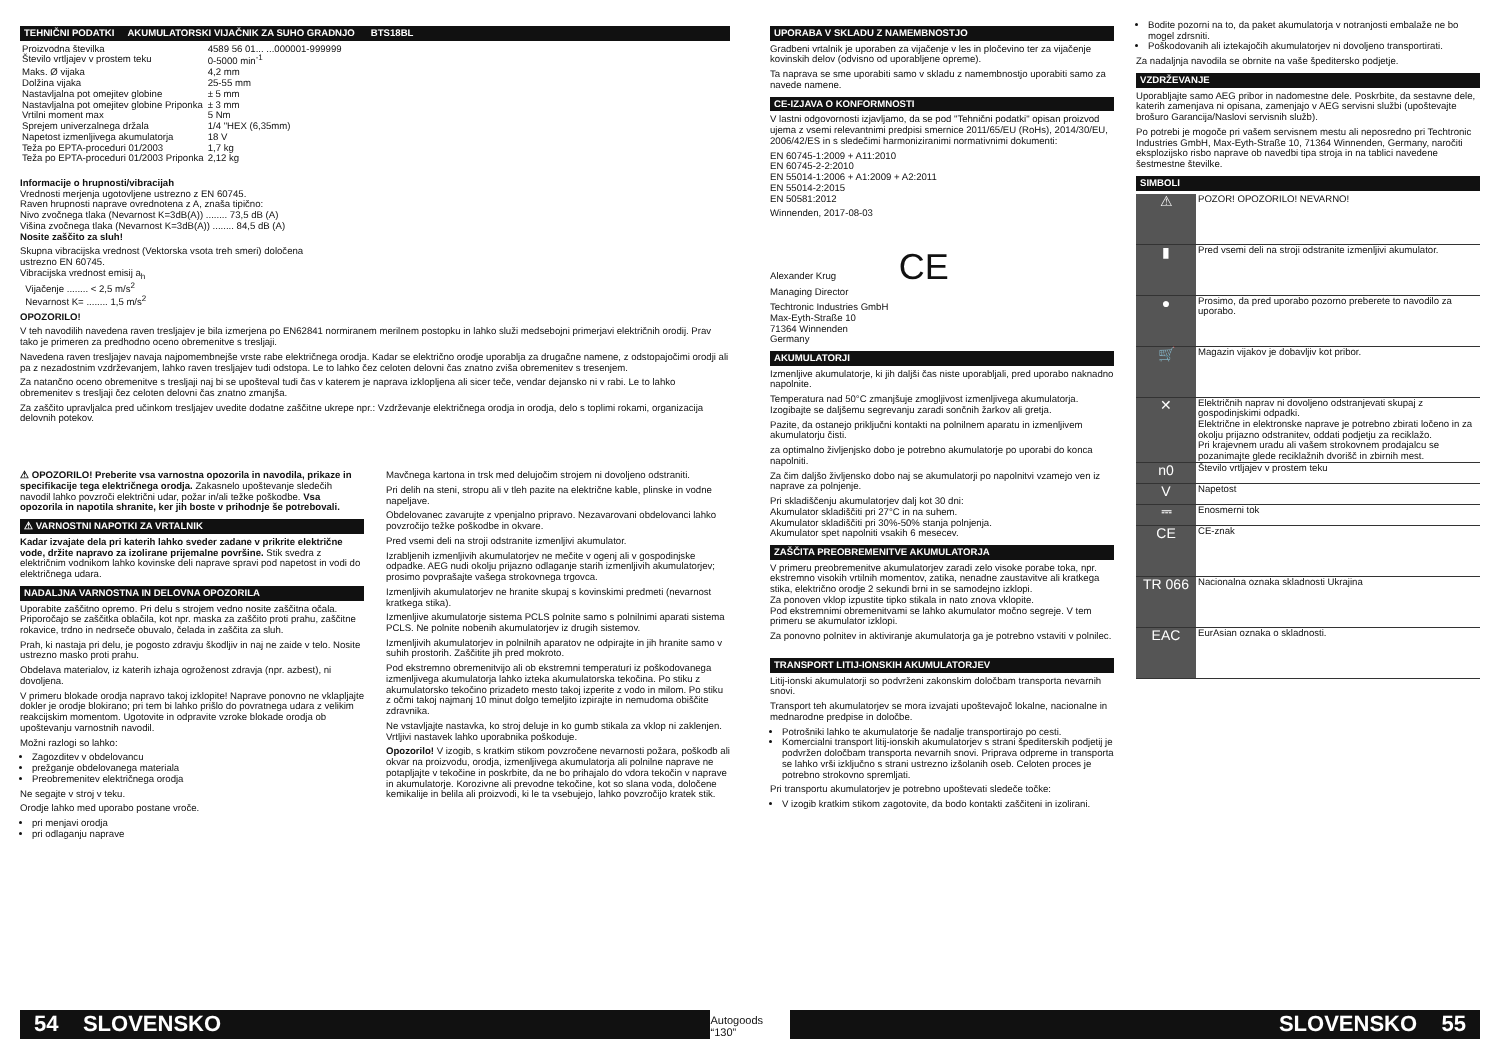TEHNIČNI PODATKI AKUMULATORSKI VIJAČNIK ZA SUHO GRADNJO BTS18BL
| Proizvodna številka | 4589 56 01... ...000001-999999 |
| Število vrtljajev v prostem teku | 0-5000 min<sup>-1</sup> |
| Maks. Ø vijaka | 4,2 mm |
| Dolžina vijaka | 25-55 mm |
| Nastavljalna pot omejitev globine | ± 5 mm |
| Nastavljalna pot omejitev globine Priponka | ± 3 mm |
| Vrtilni moment max | 5 Nm |
| Sprejem univerzalnega držala | 1/4 "HEX (6,35mm) |
| Napetost izmenljivega akumulatorja | 18 V |
| Teža po EPTA-proceduri 01/2003 | 1,7 kg |
| Teža po EPTA-proceduri 01/2003 Priponka | 2,12 kg |
Informacije o hrupnosti/vibracijah
Vrednosti merjenja ugotovljene ustrezno z EN 60745.
Raven hrupnosti naprave ovrednotena z A, znaša tipično:
Nivo zvočnega tlaka (Nevarnost K=3dB(A)) ........ 73,5 dB (A)
Višina zvočnega tlaka (Nevarnost K=3dB(A)) ........ 84,5 dB (A)
Nosite zaščito za sluh!
Skupna vibracijska vrednost (Vektorska vsota treh smeri) določena
ustrezno EN 60745.
Vibracijska vrednost emisij a<sub>h</sub>
Vijačenje ........ < 2,5 m/s<sup>2</sup>
Nevarnost K= ........ 1,5 m/s<sup>2</sup>
OPOZORILO!
V teh navodilih navedena raven tresljajev je bila izmerjena po EN62841 normiranem merilnem postopku in lahko služi medsebojni primerjavi električnih orodij. Prav tako je primeren za predhodno oceno obremenitve s tresljaji.
Navedena raven tresljajev navaja najpomembnejše vrste rabe električnega orodja. Kadar se električno orodje uporablja za drugačne namene, z odstopajočimi orodji ali pa z nezadostnim vzdrževanjem, lahko raven tresljajev tudi odstopa. Le to lahko čez celoten delovni čas znatno zviša obremenitev s tresenjem.
Za natančno oceno obremenitve s tresljaji naj bi se upošteval tudi čas v katerem je naprava izklopljena ali sicer teče, vendar dejansko ni v rabi. Le to lahko obremenitev s tresljaji čez celoten delovni čas znatno zmanjša.
Za zaščito upravljalca pred učinkom tresljajev uvedite dodatne zaščitne ukrepe npr.: Vzdrževanje električnega orodja in orodja, delo s toplimi rokami, organizacija delovnih potekov.
⚠ OPOZORILO! Preberite vsa varnostna opozorila in navodila, prikaze in specifikacije tega električnega orodja. Zakasnelo upoštevanje sledečih navodil lahko povzroči električni udar, požar in/ali težke poškodbe. Vsa opozorila in napotila shranite, ker jih boste v prihodnje še potrebovali.
⚠ VARNOSTNI NAPOTKI ZA VRTALNIK
Kadar izvajate dela pri katerih lahko sveder zadane v prikrite električne vode, držite napravo za izolirane prijemalne površine. Stik svedra z električnim vodnikom lahko kovinske deli naprave spravi pod napetost in vodi do električnega udara.
NADALJNA VARNOSTNA IN DELOVNA OPOZORILA
Uporabite zaščitno opremo. Pri delu s strojem vedno nosite zaščitna očala. Priporočajo se zaščitka oblačila, kot npr. maska za zaščito proti prahu, zaščitne rokavice, trdno in nedrseče obuvalo, čelada in zaščita za sluh.
Prah, ki nastaja pri delu, je pogosto zdravju škodljiv in naj ne zaide v telo. Nosite ustrezno masko proti prahu.
Obdelava materialov, iz katerih izhaja ogroženost zdravja (npr. azbest), ni dovoljena.
V primeru blokade orodja napravo takoj izklopite! Naprave ponovno ne vklapljajte dokler je orodje blokirano; pri tem bi lahko prišlo do povratnega udara z velikim reakcijskim momentom. Ugotovite in odpravite vzroke blokade orodja ob upoštevanju varnostnih navodil.
Možni razlogi so lahko:
Zagozditev v obdelovancu
prežganje obdelovanega materiala
Preobremenitev električnega orodja
Ne segajte v stroj v teku.
Orodje lahko med uporabo postane vroče.
pri menjavi orodja
pri odlaganju naprave
Mavčnega kartona in trsk med delujočim strojem ni dovoljeno odstraniti.
Pri delih na steni, stropu ali v tleh pazite na električne kable, plinske in vodne napeljave.
Obdelovanec zavarujte z vpenjalno pripravo. Nezavarovani obdelovanci lahko povzročijo težke poškodbe in okvare.
Pred vsemi deli na stroji odstranite izmenljivi akumulator.
Izrabljenih izmenljivih akumulatorjev ne mečite v ogenj ali v gospodinjske odpadke. AEG nudi okolju prijazno odlaganje starih izmenljivih akumulatorjev; prosimo povprašajte vašega strokovnega trgovca.
Izmenljivih akumulatorjev ne hranite skupaj s kovinskimi predmeti (nevarnost kratkega stika).
Izmenljive akumulatorje sistema PCLS polnite samo s polnilnimi aparati sistema PCLS. Ne polnite nobenih akumulatorjev iz drugih sistemov.
Izmenljivih akumulatorjev in polnilnih aparatov ne odpirajte in jih hranite samo v suhih prostorih. Zaščitite jih pred mokroto.
Pod ekstremno obremenitvijo ali ob ekstremni temperaturi iz poškodovanega izmenljivega akumulatorja lahko izteka akumulatorska tekočina. Po stiku z akumulatorsko tekočino prizadeto mesto takoj izperite z vodo in milom. Po stiku z očmi takoj najmanj 10 minut dolgo temeljito izpirajte in nemudoma obiščite zdravnika.
Ne vstavljajte nastavka, ko stroj deluje in ko gumb stikala za vklop ni zaklenjen. Vrtljivi nastavek lahko uporabnika poškoduje.
Opozorilo! V izogib, s kratkim stikom povzročene nevarnosti požara, poškodb ali okvar na proizvodu, orodja, izmenljivega akumulatorja ali polnilne naprave ne potapljajte v tekočine in poskrbite, da ne bo prihajalo do vdora tekočin v naprave in akumulatorje. Korozivne ali prevodne tekočine, kot so slana voda, določene kemikalije in belila ali proizvodi, ki le ta vsebujejo, lahko povzročijo kratek stik.
UPORABA V SKLADU Z NAMEMBNOSTJO
Gradbeni vrtalnik je uporaben za vijačenje v les in pločevino ter za vijačenje kovinskih delov (odvisno od uporabljene opreme).
Ta naprava se sme uporabiti samo v skladu z namembnostjo uporabiti samo za navede namene.
CE-IZJAVA O KONFORMNOSTI
V lastni odgovornosti izjavljamo, da se pod "Tehnični podatki" opisan proizvod ujema z vsemi relevantnimi predpisi smernice 2011/65/EU (RoHs), 2014/30/EU, 2006/42/ES in s sledečimi harmoniziranimi normativnimi dokumenti:
EN 60745-1:2009 + A11:2010
EN 60745-2-2:2010
EN 55014-1:2006 + A1:2009 + A2:2011
EN 55014-2:2015
EN 50581:2012
Winnenden, 2017-08-03
Alexander Krug CE
Managing Director
Techtronic Industries GmbH
Max-Eyth-Straße 10
71364 Winnenden
Germany
AKUMULATORJI
Izmenljive akumulatorje, ki jih daljši čas niste uporabljali, pred uporabo naknadno napolnite.
Temperatura nad 50°C zmanjšuje zmogljivost izmenljivega akumulatorja. Izogibajte se daljšemu segrevanju zaradi sončnih žarkov ali gretja.
Pazite, da ostanejo priključni kontakti na polnilnem aparatu in izmenljivem akumulatorju čisti.
za optimalno življenjsko dobo je potrebno akumulatorje po uporabi do konca napolniti.
Za čim daljšo življensko dobo naj se akumulatorji po napolnitvi vzamejo ven iz naprave za polnjenje.
Pri skladiščenju akumulatorjev dalj kot 30 dni:
Akumulator skladiščiti pri 27°C in na suhem.
Akumulator skladiščiti pri 30%-50% stanja polnjenja.
Akumulator spet napolniti vsakih 6 mesecev.
ZAŠČITA PREOBREMENITVE AKUMULATORJA
V primeru preobremenitve akumulatorjev zaradi zelo visoke porabe toka, npr. ekstremno visokih vrtilnih momentov, zatika, nenadne zaustavitve ali kratkega stika, električno orodje 2 sekundi brni in se samodejno izklopi.
Za ponoven vklop izpustite tipko stikala in nato znova vklopite.
Pod ekstremnimi obremenitvami se lahko akumulator močno segreje. V tem primeru se akumulator izklopi.
Za ponovno polnitev in aktiviranje akumulatorja ga je potrebno vstaviti v polnilec.
TRANSPORT LITIJ-IONSKIH AKUMULATORJEV
Litij-ionski akumulatorji so podvrženi zakonskim določbam transporta nevarnih snovi.
Transport teh akumulatorjev se mora izvajati upoštevajoč lokalne, nacionalne in mednarodne predpise in določbe.
Potrošniki lahko te akumulatorje še nadalje transportirajo po cesti.
Komercialni transport litij-ionskih akumulatorjev s strani špediterskih podjetij je podvržen določbam transporta nevarnih snovi. Priprava odpreme in transporta se lahko vrši izključno s strani ustrezno izšolanih oseb. Celoten proces je potrebno strokovno spremljati.
Pri transportu akumulatorjev je potrebno upoštevati sledeče točke:
V izogib kratkim stikom zagotovite, da bodo kontakti zaščiteni in izolirani.
Bodite pozorni na to, da paket akumulatorja v notranjosti embalaže ne bo mogel zdrsniti.
Poškodovanih ali iztekajočih akumulatorjev ni dovoljeno transportirati.
Za nadaljnja navodila se obrnite na vaše špeditersko podjetje.
VZDRŽEVANJE
Uporabljajte samo AEG pribor in nadomestne dele. Poskrbite, da sestavne dele, katerih zamenjava ni opisana, zamenjajo v AEG servisni službi (upoštevajte brošuro Garancija/Naslovi servisnih služb).
Po potrebi je mogoče pri vašem servisnem mestu ali neposredno pri Techtronic Industries GmbH, Max-Eyth-Straße 10, 71364 Winnenden, Germany, naročiti eksplozijsko risbo naprave ob navedbi tipa stroja in na tablici navedene šestmestne številke.
SIMBOLI
| ⚠ | POZOR! OPOZORILO! NEVARNO! |
| ▮ | Pred vsemi deli na stroji odstranite izmenljivi akumulator. |
| ● | Prosimo, da pred uporabo pozorno preberete to navodilo za uporabo. |
| 🛒 | Magazin vijakov je dobavljiv kot pribor. |
| ✕ | Električnih naprav ni dovoljeno odstranjevati skupaj z gospodinjskimi odpadki. Električne in elektronske naprave je potrebno zbirati ločeno in za okolju prijazno odstranitev, oddati podjetju za reciklažo. Pri krajevnem uradu ali vašem strokovnem prodajalcu se pozanimajte glede reciklažnih dvorišč in zbirnih mest. |
| n0 | Število vrtljajev v prostem teku |
| V | Napetost |
| ⎓ | Enosmerni tok |
| CE | CE-znak |
| TR 066 | Nacionalna oznaka skladnosti Ukrajina |
| EAC | EurAsian oznaka o skladnosti. |
54 SLOVENSKO
Autogoods “130”
SLOVENSKO 55